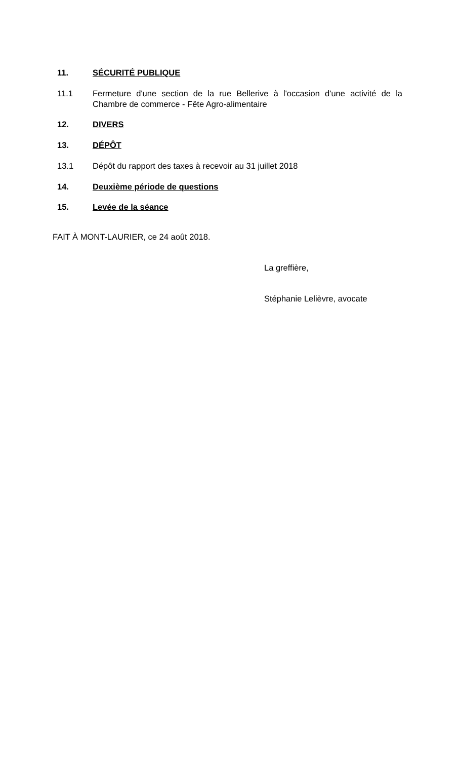11. SÉCURITÉ PUBLIQUE
11.1 Fermeture d'une section de la rue Bellerive à l'occasion d'une activité de la Chambre de commerce - Fête Agro-alimentaire
12. DIVERS
13. DÉPÔT
13.1 Dépôt du rapport des taxes à recevoir au 31 juillet 2018
14. Deuxième période de questions
15. Levée de la séance
FAIT À MONT-LAURIER, ce 24 août 2018.
La greffière,
Stéphanie Lelièvre, avocate